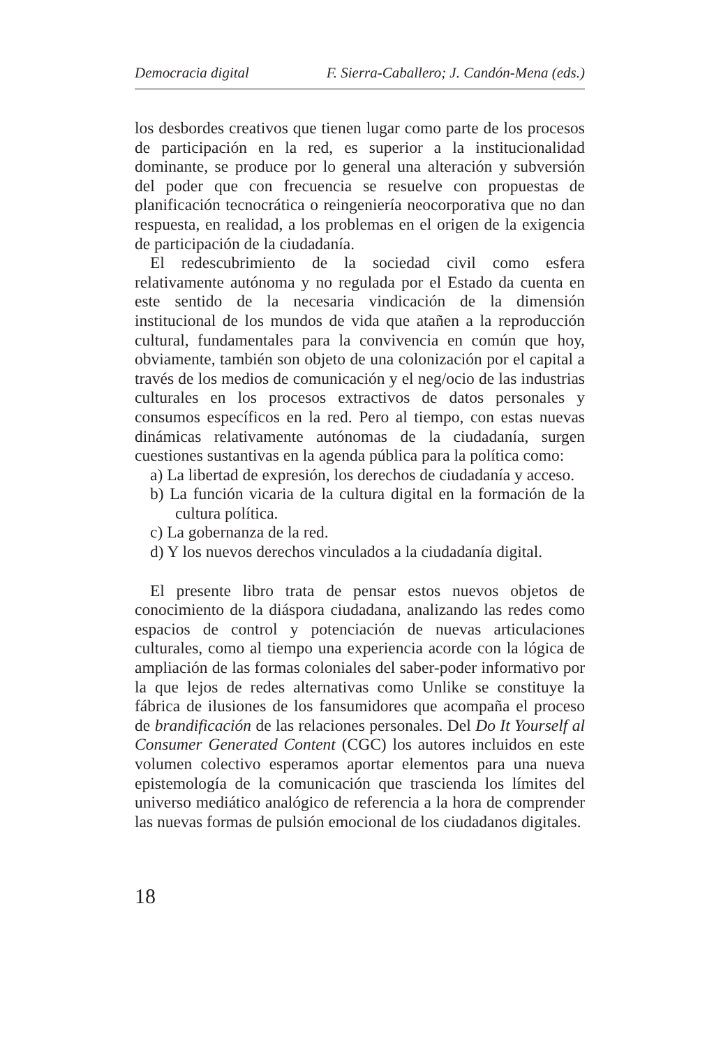Democracia digital F. Sierra-Caballero; J. Candón-Mena (eds.)
los desbordes creativos que tienen lugar como parte de los procesos de participación en la red, es superior a la institucionalidad dominante, se produce por lo general una alteración y subversión del poder que con frecuencia se resuelve con propuestas de planificación tecnocrática o reingeniería neocorporativa que no dan respuesta, en realidad, a los problemas en el origen de la exigencia de participación de la ciudadanía.
El redescubrimiento de la sociedad civil como esfera relativamente autónoma y no regulada por el Estado da cuenta en este sentido de la necesaria vindicación de la dimensión institucional de los mundos de vida que atañen a la reproducción cultural, fundamentales para la convivencia en común que hoy, obviamente, también son objeto de una colonización por el capital a través de los medios de comunicación y el neg/ocio de las industrias culturales en los procesos extractivos de datos personales y consumos específicos en la red. Pero al tiempo, con estas nuevas dinámicas relativamente autónomas de la ciudadanía, surgen cuestiones sustantivas en la agenda pública para la política como:
a) La libertad de expresión, los derechos de ciudadanía y acceso.
b) La función vicaria de la cultura digital en la formación de la cultura política.
c) La gobernanza de la red.
d) Y los nuevos derechos vinculados a la ciudadanía digital.
El presente libro trata de pensar estos nuevos objetos de conocimiento de la diáspora ciudadana, analizando las redes como espacios de control y potenciación de nuevas articulaciones culturales, como al tiempo una experiencia acorde con la lógica de ampliación de las formas coloniales del saber-poder informativo por la que lejos de redes alternativas como Unlike se constituye la fábrica de ilusiones de los fansumidores que acompaña el proceso de brandificación de las relaciones personales. Del Do It Yourself al Consumer Generated Content (CGC) los autores incluidos en este volumen colectivo esperamos aportar elementos para una nueva epistemología de la comunicación que trascienda los límites del universo mediático analógico de referencia a la hora de comprender las nuevas formas de pulsión emocional de los ciudadanos digitales.
18